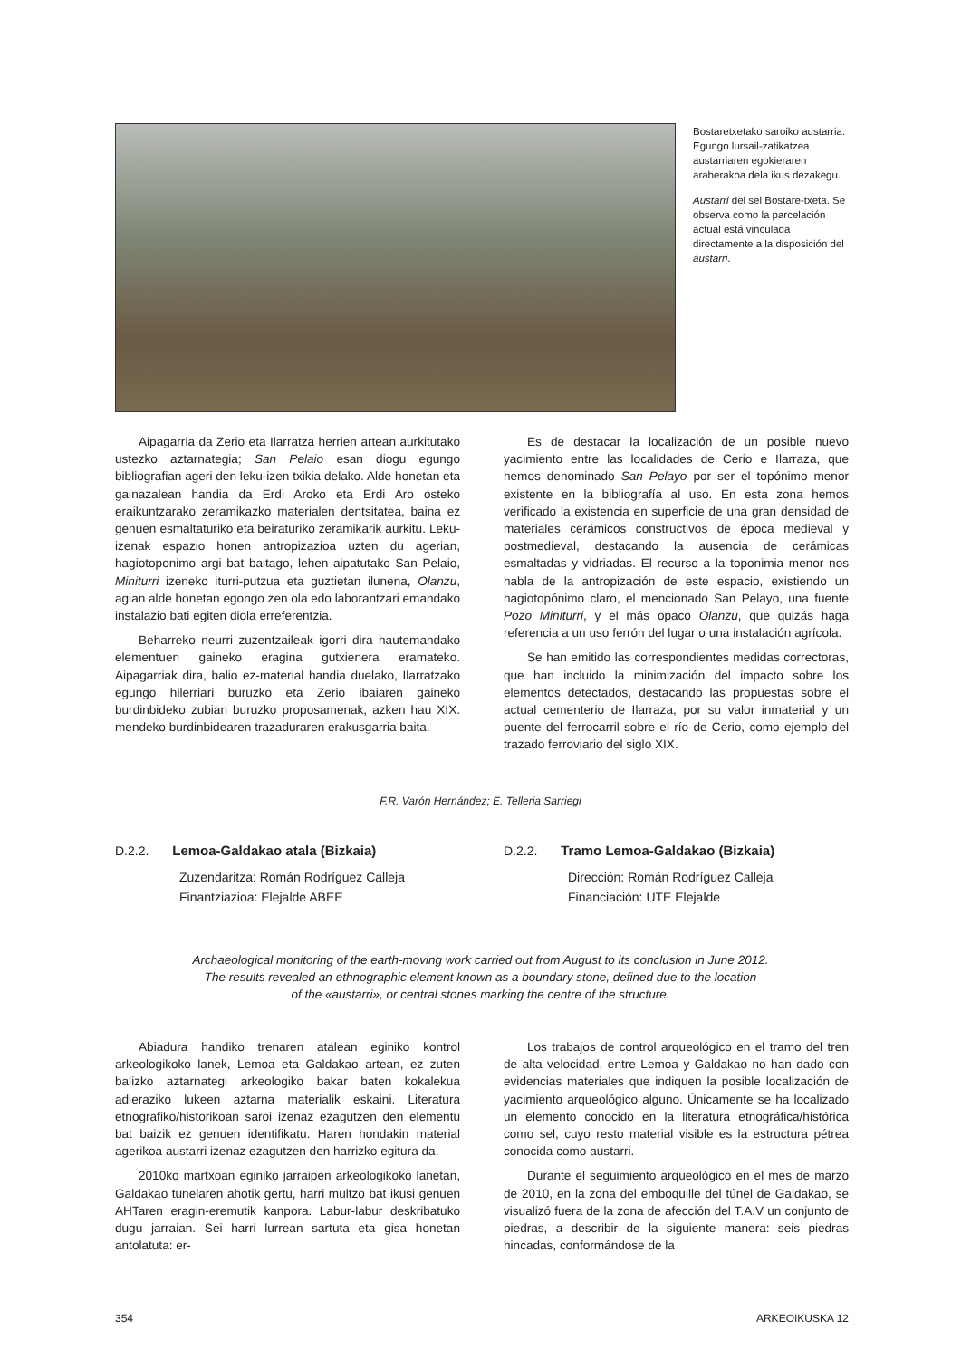Bostaretxetako saroiko austarria. Egungo lursail-zatikatzea austarriaren egokieraren araberakoa dela ikus dezakegu.
Austarri del sel Bostare-txeta. Se observa como la parcelación actual está vinculada directamente a la disposición del austarri.
Aipagarria da Zerio eta Ilarratza herrien artean aurkitutako ustezko aztarnategia; San Pelaio esan diogu egungo bibliografian ageri den leku-izen txikia delako. Alde honetan eta gainazalean handia da Erdi Aroko eta Erdi Aro osteko eraikuntzarako zeramikazko materialen dentsitatea, baina ez genuen esmaltaturiko eta beiraturiko zeramikarik aurkitu. Leku-izenak espazio honen antropizazioa uzten du agerian, hagiotoponimo argi bat baitago, lehen aipatutako San Pelaio, Miniturri izeneko iturri-putzua eta guztietan ilunena, Olanzu, agian alde honetan egongo zen ola edo laborantzari emandako instalazio bati egiten diola erreferentzia.
Beharreko neurri zuzentzaileak igorri dira hautemandako elementuen gaineko eragina gutxienera eramateko. Aipagarriak dira, balio ez-material handia duelako, Ilarratzako egungo hilerriari buruzko eta Zerio ibaiaren gaineko burdinbideko zubiari buruzko proposamenak, azken hau XIX. mendeko burdinbidearen trazaduraren erakusgarria baita.
Es de destacar la localización de un posible nuevo yacimiento entre las localidades de Cerio e Ilarraza, que hemos denominado San Pelayo por ser el topónimo menor existente en la bibliografía al uso. En esta zona hemos verificado la existencia en superficie de una gran densidad de materiales cerámicos constructivos de época medieval y postmedieval, destacando la ausencia de cerámicas esmaltadas y vidriadas. El recurso a la toponimia menor nos habla de la antropización de este espacio, existiendo un hagiotopónimo claro, el mencionado San Pelayo, una fuente Pozo Miniturri, y el más opaco Olanzu, que quizás haga referencia a un uso ferrón del lugar o una instalación agrícola.
Se han emitido las correspondientes medidas correctoras, que han incluido la minimización del impacto sobre los elementos detectados, destacando las propuestas sobre el actual cementerio de Ilarraza, por su valor inmaterial y un puente del ferrocarril sobre el río de Cerio, como ejemplo del trazado ferroviario del siglo XIX.
F.R. Varón Hernández; E. Telleria Sarriegi
D.2.2. Lemoa-Galdakao atala (Bizkaia)
Zuzendaritza: Román Rodríguez Calleja
Finantziazioa: Elejalde ABEE
D.2.2. Tramo Lemoa-Galdakao (Bizkaia)
Dirección: Román Rodríguez Calleja
Financiación: UTE Elejalde
Archaeological monitoring of the earth-moving work carried out from August to its conclusion in June 2012.
The results revealed an ethnographic element known as a boundary stone, defined due to the location
of the «austarri», or central stones marking the centre of the structure.
Abiadura handiko trenaren atalean eginiko kontrol arkeologikoko lanek, Lemoa eta Galdakao artean, ez zuten balizko aztarnategi arkeologiko bakar baten kokalekua adieraziko lukeen aztarna materialik eskaini. Literatura etnografiko/historikoan saroi izenaz ezagutzen den elementu bat baizik ez genuen identifikatu. Haren hondakin material agerikoa austarri izenaz ezagutzen den harrizko egitura da.
2010ko martxoan eginiko jarraipen arkeologikoko lanetan, Galdakao tunelaren ahotik gertu, harri multzo bat ikusi genuen AHTaren eragin-eremutik kanpora. Labur-labur deskribatuko dugu jarraian. Sei harri lurrean sartuta eta gisa honetan antolatuta: er-
Los trabajos de control arqueológico en el tramo del tren de alta velocidad, entre Lemoa y Galdakao no han dado con evidencias materiales que indiquen la posible localización de yacimiento arqueológico alguno. Únicamente se ha localizado un elemento conocido en la literatura etnográfica/histórica como sel, cuyo resto material visible es la estructura pétrea conocida como austarri.
Durante el seguimiento arqueológico en el mes de marzo de 2010, en la zona del emboquille del túnel de Galdakao, se visualizó fuera de la zona de afección del T.A.V un conjunto de piedras, a describir de la siguiente manera: seis piedras hincadas, conformándose de la
354 ARKEOIKUSKA 12